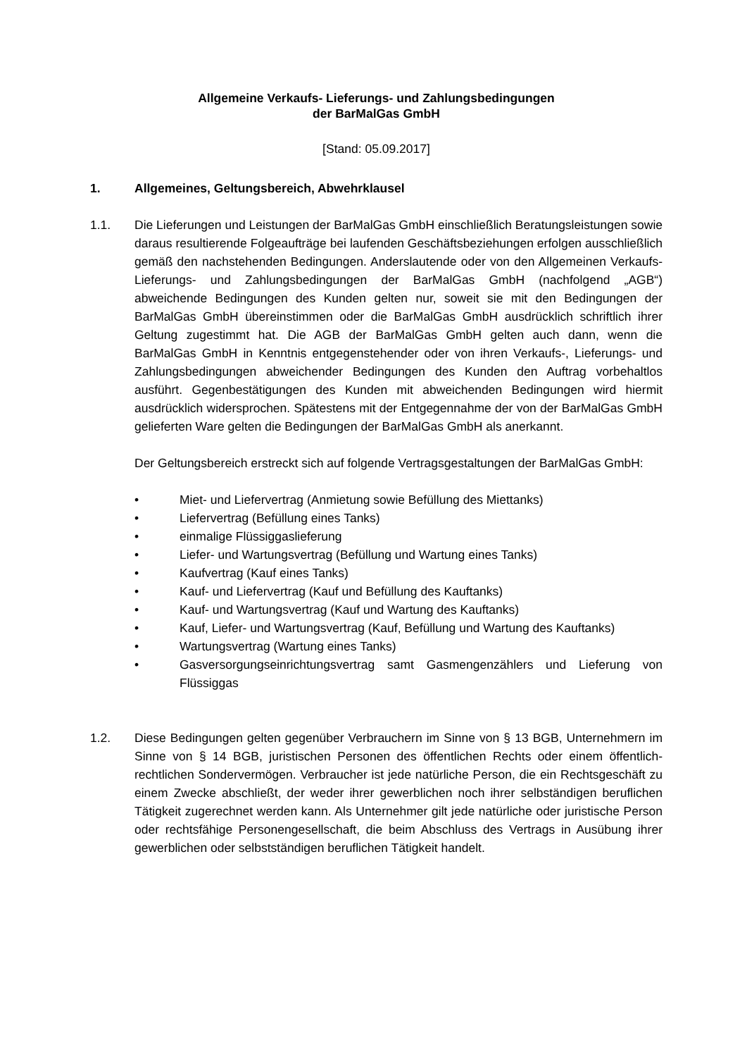Allgemeine Verkaufs- Lieferungs- und Zahlungsbedingungen
der BarMalGas GmbH
[Stand: 05.09.2017]
1. Allgemeines, Geltungsbereich, Abwehrklausel
1.1. Die Lieferungen und Leistungen der BarMalGas GmbH einschließlich Beratungsleistungen sowie daraus resultierende Folgeaufträge bei laufenden Geschäftsbeziehungen erfolgen ausschließlich gemäß den nachstehenden Bedingungen. Anderslautende oder von den Allgemeinen Verkaufs- Lieferungs- und Zahlungsbedingungen der BarMalGas GmbH (nachfolgend „AGB“) abweichende Bedingungen des Kunden gelten nur, soweit sie mit den Bedingungen der BarMalGas GmbH übereinstimmen oder die BarMalGas GmbH ausdrücklich schriftlich ihrer Geltung zugestimmt hat. Die AGB der BarMalGas GmbH gelten auch dann, wenn die BarMalGas GmbH in Kenntnis entgegenstehender oder von ihren Verkaufs-, Lieferungs- und Zahlungsbedingungen abweichender Bedingungen des Kunden den Auftrag vorbehaltlos ausführt. Gegenbestätigungen des Kunden mit abweichenden Bedingungen wird hiermit ausdrücklich widersprochen. Spätestens mit der Entgegennahme der von der BarMalGas GmbH gelieferten Ware gelten die Bedingungen der BarMalGas GmbH als anerkannt.
Der Geltungsbereich erstreckt sich auf folgende Vertragsgestaltungen der BarMalGas GmbH:
• Miet- und Liefervertrag (Anmietung sowie Befüllung des Miettanks)
• Liefervertrag (Befüllung eines Tanks)
• einmalige Flüssiggaslieferung
• Liefer- und Wartungsvertrag (Befüllung und Wartung eines Tanks)
• Kaufvertrag (Kauf eines Tanks)
• Kauf- und Liefervertrag (Kauf und Befüllung des Kauftanks)
• Kauf- und Wartungsvertrag (Kauf und Wartung des Kauftanks)
• Kauf, Liefer- und Wartungsvertrag (Kauf, Befüllung und Wartung des Kauftanks)
• Wartungsvertrag (Wartung eines Tanks)
• Gasversorgungseinrichtungsvertrag samt Gasmengenzählers und Lieferung von Flüssiggas
1.2. Diese Bedingungen gelten gegenüber Verbrauchern im Sinne von § 13 BGB, Unternehmern im Sinne von § 14 BGB, juristischen Personen des öffentlichen Rechts oder einem öffentlich-rechtlichen Sondervermögen. Verbraucher ist jede natürliche Person, die ein Rechtsgeschäft zu einem Zwecke abschließt, der weder ihrer gewerblichen noch ihrer selbständigen beruflichen Tätigkeit zugerechnet werden kann. Als Unternehmer gilt jede natürliche oder juristische Person oder rechtsfähige Personengesellschaft, die beim Abschluss des Vertrags in Ausübung ihrer gewerblichen oder selbstständigen beruflichen Tätigkeit handelt.